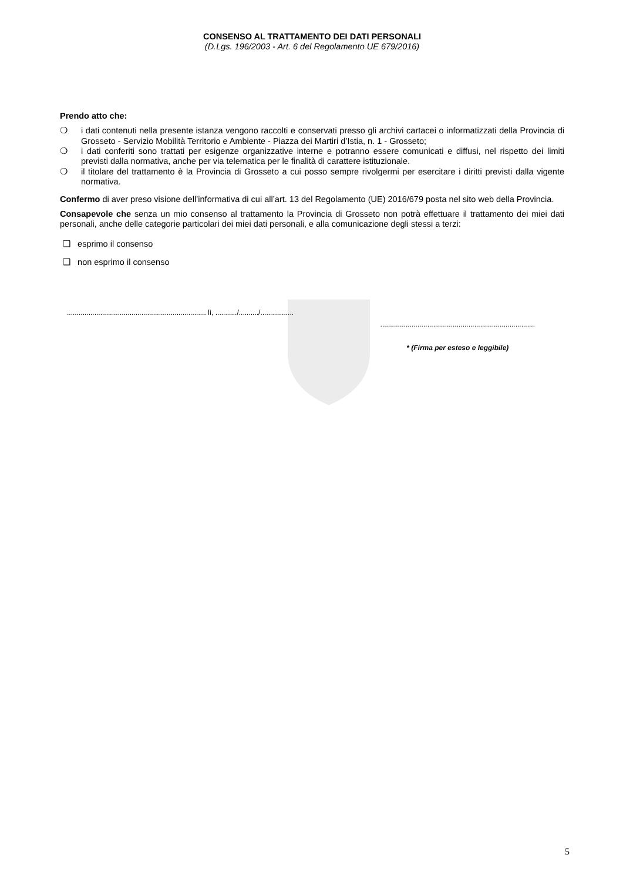CONSENSO AL TRATTAMENTO DEI DATI PERSONALI
(D.Lgs. 196/2003 - Art. 6 del Regolamento UE 679/2016)
Prendo atto che:
❍ i dati contenuti nella presente istanza vengono raccolti e conservati presso gli archivi cartacei o informatizzati della Provincia di Grosseto - Servizio Mobilità Territorio e Ambiente - Piazza dei Martiri d’Istia, n. 1 - Grosseto;
❍ i dati conferiti sono trattati per esigenze organizzative interne e potranno essere comunicati e diffusi, nel rispetto dei limiti previsti dalla normativa, anche per via telematica per le finalità di carattere istituzionale.
❍ il titolare del trattamento è la Provincia di Grosseto a cui posso sempre rivolgermi per esercitare i diritti previsti dalla vigente normativa.
Confermo di aver preso visione dell’informativa di cui all’art. 13 del Regolamento (UE) 2016/679 posta nel sito web della Provincia.
Consapevole che senza un mio consenso al trattamento la Provincia di Grosseto non potrà effettuare il trattamento dei miei dati personali, anche delle categorie particolari dei miei dati personali, e alla comunicazione degli stessi a terzi:
❑ esprimo il consenso
❑ non esprimo il consenso
....................................................................... lì, .........../........../.................
...............................................................................
* (Firma per esteso e leggibile)
5